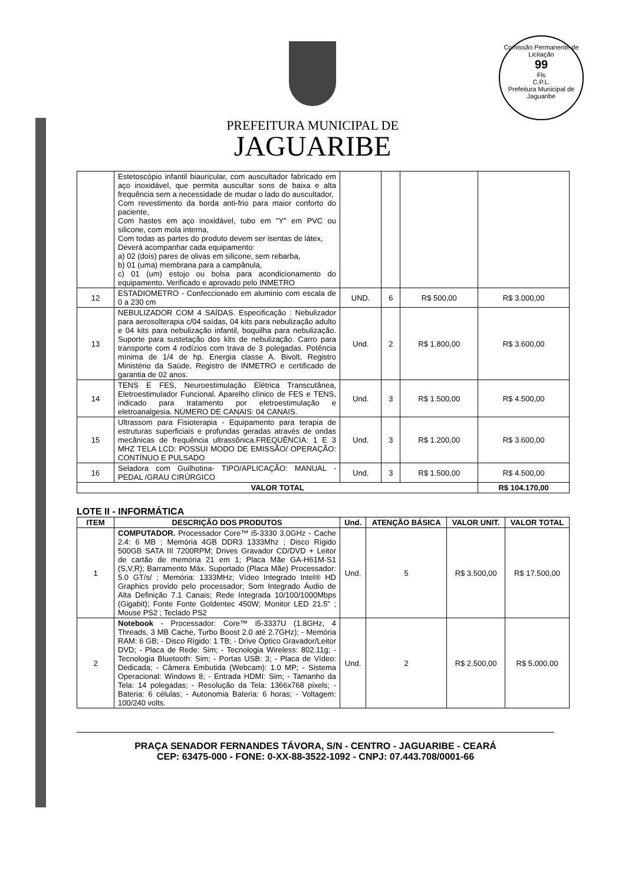Comissão Permanente de Licitação
99
Fls
C.P.L.
Prefeitura Municipal de Jaguaribe
PREFEITURA MUNICIPAL DE
JAGUARIBE
| | Estetoscópio infantil biauricular, com auscultador fabricado em aço inoxidável, que permita auscultar sons de baixa e alta frequência sem a necessidade de mudar o lado do auscultador, Com revestimento da borda anti-frio para maior conforto do paciente, Com hastes em aço inoxidável, tubo em "Y" em PVC ou silicone, com mola interna, Com todas as partes do produto devem ser isentas de látex, Deverá acompanhar cada equipamento: a) 02 (dois) pares de olivas em silicone, sem rebarba, b) 01 (uma) membrana para a campânula, c) 01 (um) estojo ou bolsa para acondicionamento do equipamento. Verificado e aprovado pelo INMETRO | | | | |
| 12 | ESTADIOMETRO - Confeccionado em aluminio com escala de 0 a 230 cm | UND. | 6 | R$ 500,00 | R$ 3.000,00 |
| 13 | NEBULIZADOR COM 4 SAÍDAS. Especificação : Nebulizador para aerosolterapia c/04 saídas, 04 kits para nebulização adulto e 04 kits para nebulização infantil, boquilha para nebulização. Suporte para sustetação dos kits de nebulização. Carro para transporte com 4 rodízios com trava de 3 polegadas. Potência mínima de 1/4 de hp. Energia classe A. Bivolt. Registro Ministério da Saúde, Registro de INMETRO e certificado de garantia de 02 anos. | Und. | 2 | R$ 1.800,00 | R$ 3.600,00 |
| 14 | TENS E FES, Neuroestimulação Elétrica Transcutânea, Eletroestimulador Funcional. Aparelho clínico de FES e TENS, indicado para tratamento por eletroestimulação e eletroanalgesia. NÚMERO DE CANAIS: 04 CANAIS. | Und. | 3 | R$ 1.500,00 | R$ 4.500,00 |
| 15 | Ultrassom para Fisioterapia - Equipamento para terapia de estruturas superficiais e profundas geradas através de ondas mecânicas de frequência ultrassônica.FREQUÊNCIA: 1 E 3 MHZ TELA LCD: POSSUI MODO DE EMISSÃO/ OPERAÇÃO: CONTÍNUO E PULSADO | Und. | 3 | R$ 1.200,00 | R$ 3.600,00 |
| 16 | Seladora com Guilhotina- TIPO/APLICAÇÃO: MANUAL - PEDAL /GRAU CIRÚRGICO | Und. | 3 | R$ 1.500,00 | R$ 4.500,00 |
| VALOR TOTAL | | | | | R$ 104.170,00 |
LOTE II - INFORMÁTICA
| ITEM | DESCRIÇÃO DOS PRODUTOS | Und. | ATENÇÃO BÁSICA | VALOR UNIT. | VALOR TOTAL |
| --- | --- | --- | --- | --- | --- |
| 1 | COMPUTADOR. Processador Core™ i5-3330 3.0GHz - Cache 2.4: 6 MB ; Memória 4GB DDR3 1333Mhz ; Disco Rígido 500GB SATA III 7200RPM; Drives Gravador CD/DVD + Leitor de cartão de memória 21 em 1; Placa Mãe GA-H61M-S1 (S,V,R); Barramento Máx. Suportado (Placa Mãe) Processador: 5.0 GT/s/ ; Memória: 1333MHz; Vídeo Integrado Intel® HD Graphics provido pelo processador; Som Integrado Áudio de Alta Definição 7.1 Canais; Rede Integrada 10/100/1000Mbps (Gigabit); Fonte Fonte Goldentec 450W; Monitor LED 21.5" ; Mouse PS2 ; Teclado PS2 | Und. | 5 | R$ 3.500,00 | R$ 17.500,00 |
| 2 | Notebook - Processador: Core™ i5-3337U (1.8GHz, 4 Threads, 3 MB Cache, Turbo Boost 2.0 até 2.7GHz); - Memória RAM: 6 GB; - Disco Rígido: 1 TB; - Drive Óptico Gravador/Leitor DVD; - Placa de Rede: Sim; - Tecnologia Wireless: 802.11g; - Tecnologia Bluetooth: Sim; - Portas USB: 3; - Placa de Vídeo: Dedicada; - Câmera Embutida (Webcam): 1.0 MP; - Sistema Operacional: Windows 8; - Entrada HDMI: Sim; - Tamanho da Tela: 14 polegadas; - Resolução da Tela: 1366x768 pixels; - Bateria: 6 células; - Autonomia Bateria: 6 horas; - Voltagem: 100/240 volts. | Und. | 2 | R$ 2.500,00 | R$ 5.000,00 |
PRAÇA SENADOR FERNANDES TÁVORA, S/N - CENTRO - JAGUARIBE - CEARÁ
CEP: 63475-000 - FONE: 0-XX-88-3522-1092 - CNPJ: 07.443.708/0001-66